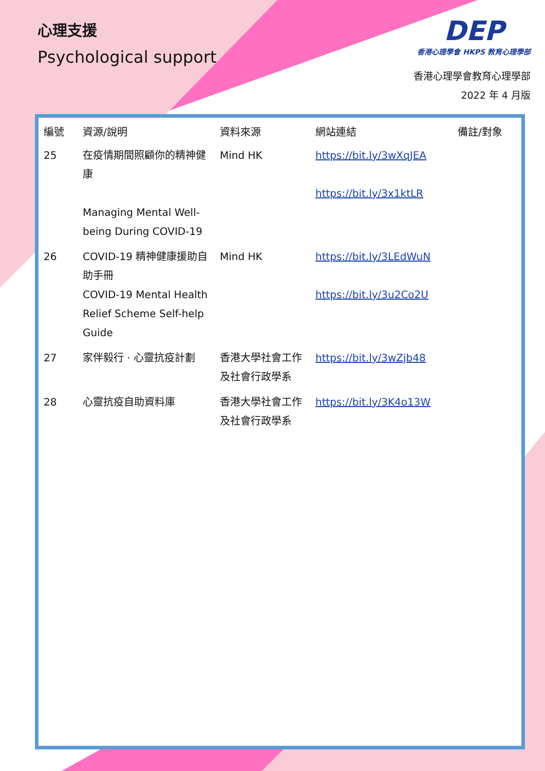心理支援
Psychological support
DEP
香港心理學會 HKPS 教育心理學部
香港心理學會教育心理學部
2022 年 4 月版
| 編號 | 資源/說明 | 資料來源 | 網站連結 | 備註/對象 |
| --- | --- | --- | --- | --- |
| 25 | 在疫情期間照顧你的精神健康 Managing Mental Well-being During COVID-19 | Mind HK | https://bit.ly/3wXqJEA https://bit.ly/3x1ktLR | |
| 26 | COVID-19 精神健康援助自助手冊 COVID-19 Mental Health Relief Scheme Self-help Guide | Mind HK | https://bit.ly/3LEdWuN https://bit.ly/3u2Co2U | |
| 27 | 家伴毅行 · 心靈抗疫計劃 | 香港大學社會工作及社會行政學系 | https://bit.ly/3wZjb48 | |
| 28 | 心靈抗疫自助資料庫 | 香港大學社會工作及社會行政學系 | https://bit.ly/3K4o13W | |